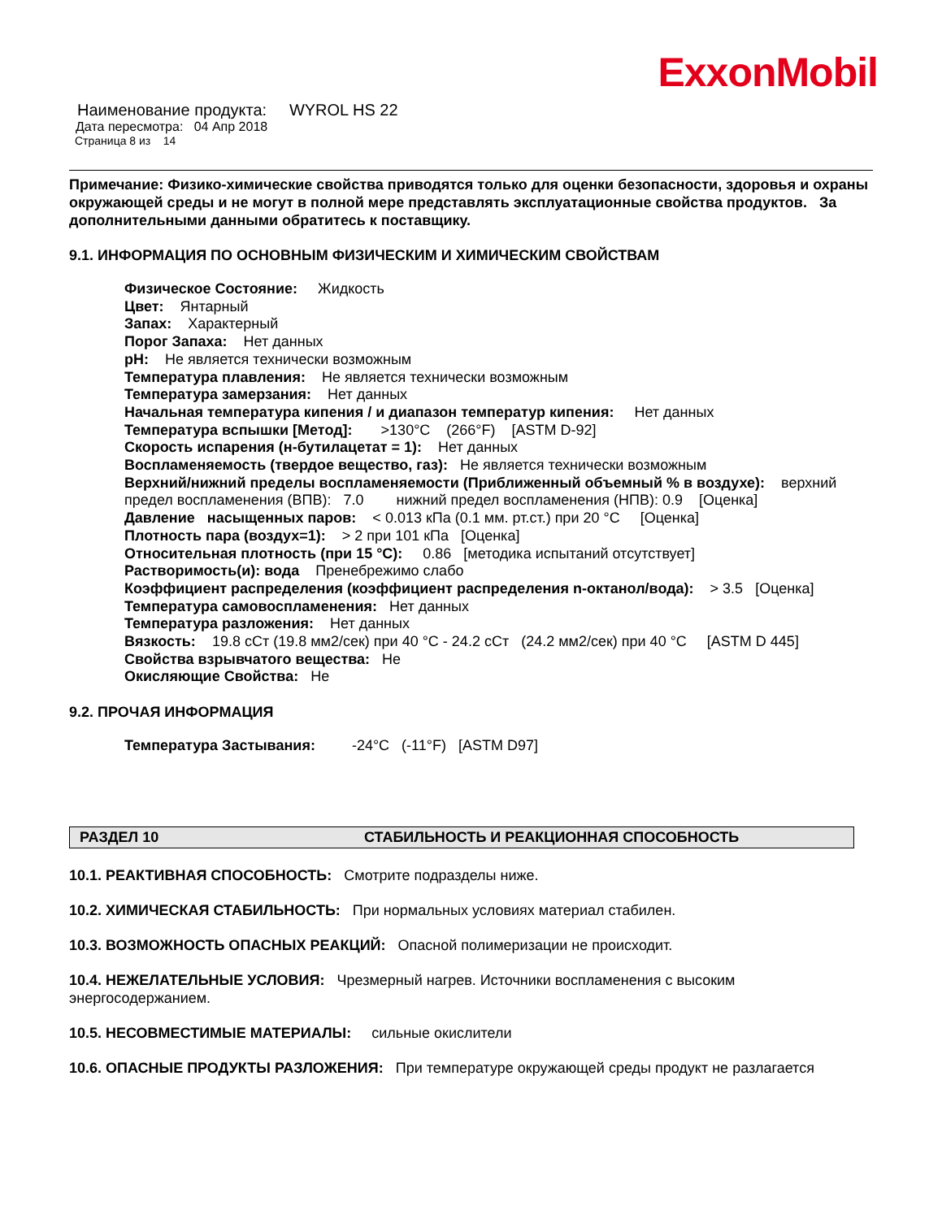ExxonMobil
Наименование продукта: WYROL HS 22
Дата пересмотра: 04 Апр 2018
Страница 8 из 14
Примечание: Физико-химические свойства приводятся только для оценки безопасности, здоровья и охраны окружающей среды и не могут в полной мере представлять эксплуатационные свойства продуктов. За дополнительными данными обратитесь к поставщику.
9.1. ИНФОРМАЦИЯ ПО ОСНОВНЫМ ФИЗИЧЕСКИМ И ХИМИЧЕСКИМ СВОЙСТВАМ
Физическое Состояние: Жидкость
Цвет: Янтарный
Запах: Характерный
Порог Запаха: Нет данных
pH: Не является технически возможным
Температура плавления: Не является технически возможным
Температура замерзания: Нет данных
Начальная температура кипения / и диапазон температур кипения: Нет данных
Температура вспышки [Метод]: >130°C (266°F) [ASTM D-92]
Скорость испарения (н-бутилацетат = 1): Нет данных
Воспламеняемость (твердое вещество, газ): Не является технически возможным
Верхний/нижний пределы воспламеняемости (Приближенный объемный % в воздухе): верхний предел воспламенения (ВПВ): 7.0 нижний предел воспламенения (НПВ): 0.9 [Оценка]
Давление насыщенных паров: < 0.013 кПа (0.1 мм. рт.ст.) при 20 °C [Оценка]
Плотность пара (воздух=1): > 2 при 101 кПа [Оценка]
Относительная плотность (при 15 °C): 0.86 [методика испытаний отсутствует]
Растворимость(и): вода Пренебрежимо слабо
Коэффициент распределения (коэффициент распределения n-октанол/вода): > 3.5 [Оценка]
Температура самовоспламенения: Нет данных
Температура разложения: Нет данных
Вязкость: 19.8 сСт (19.8 мм2/сек) при 40 °C - 24.2 сСт (24.2 мм2/сек) при 40 °C [ASTM D 445]
Свойства взрывчатого вещества: Не
Окисляющие Свойства: Не
9.2. ПРОЧАЯ ИНФОРМАЦИЯ
Температура Застывания: -24°C (-11°F) [ASTM D97]
РАЗДЕЛ 10 СТАБИЛЬНОСТЬ И РЕАКЦИОННАЯ СПОСОБНОСТЬ
10.1. РЕАКТИВНАЯ СПОСОБНОСТЬ: Смотрите подразделы ниже.
10.2. ХИМИЧЕСКАЯ СТАБИЛЬНОСТЬ: При нормальных условиях материал стабилен.
10.3. ВОЗМОЖНОСТЬ ОПАСНЫХ РЕАКЦИЙ: Опасной полимеризации не происходит.
10.4. НЕЖЕЛАТЕЛЬНЫЕ УСЛОВИЯ: Чрезмерный нагрев. Источники воспламенения с высоким энергосодержанием.
10.5. НЕСОВМЕСТИМЫЕ МАТЕРИАЛЫ: сильные окислители
10.6. ОПАСНЫЕ ПРОДУКТЫ РАЗЛОЖЕНИЯ: При температуре окружающей среды продукт не разлагается